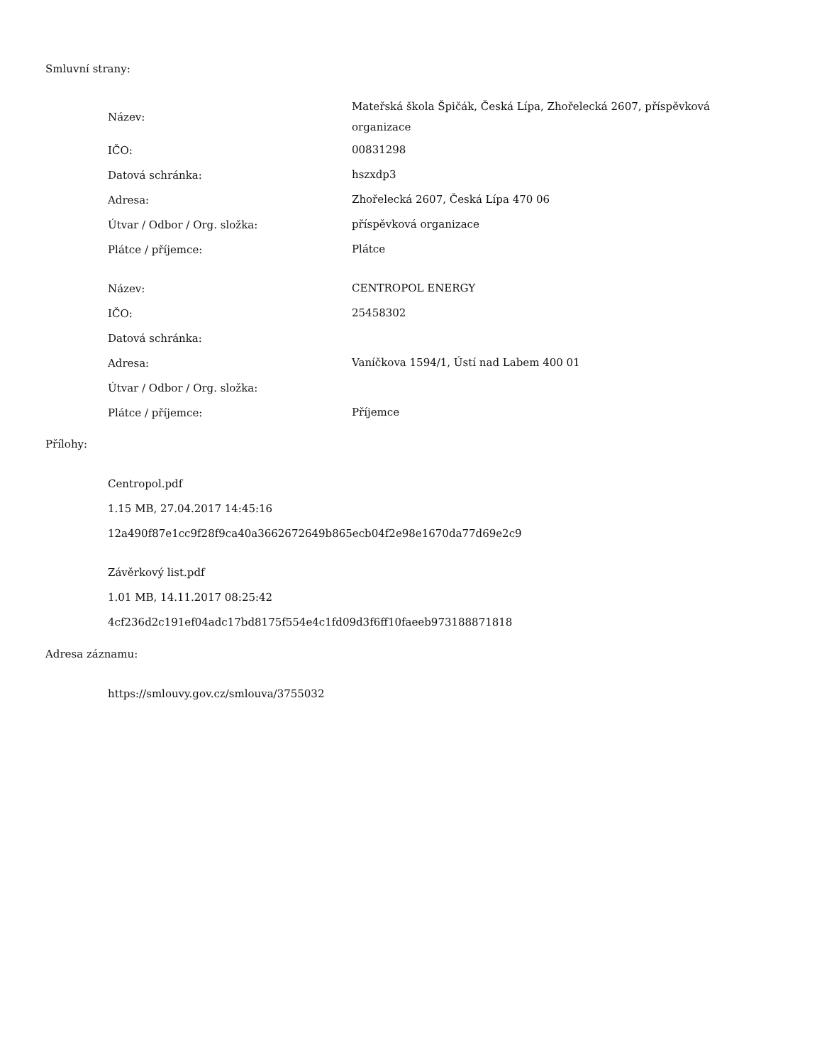Smluvní strany:
| Název: | Mateřská škola Špičák, Česká Lípa, Zhořelecká 2607, příspěvková organizace |
| IČO: | 00831298 |
| Datová schránka: | hszxdp3 |
| Adresa: | Zhořelecká 2607, Česká Lípa 470 06 |
| Útvar / Odbor / Org. složka: | příspěvková organizace |
| Plátce / příjemce: | Plátce |
| Název: | CENTROPOL ENERGY |
| IČO: | 25458302 |
| Datová schránka: | |
| Adresa: | Vaníčkova 1594/1, Ústí nad Labem 400 01 |
| Útvar / Odbor / Org. složka: | |
| Plátce / příjemce: | Příjemce |
Přílohy:
Centropol.pdf
1.15 MB, 27.04.2017 14:45:16
12a490f87e1cc9f28f9ca40a3662672649b865ecb04f2e98e1670da77d69e2c9
Závěrkový list.pdf
1.01 MB, 14.11.2017 08:25:42
4cf236d2c191ef04adc17bd8175f554e4c1fd09d3f6ff10faeeb973188871818
Adresa záznamu:
https://smlouvy.gov.cz/smlouva/3755032